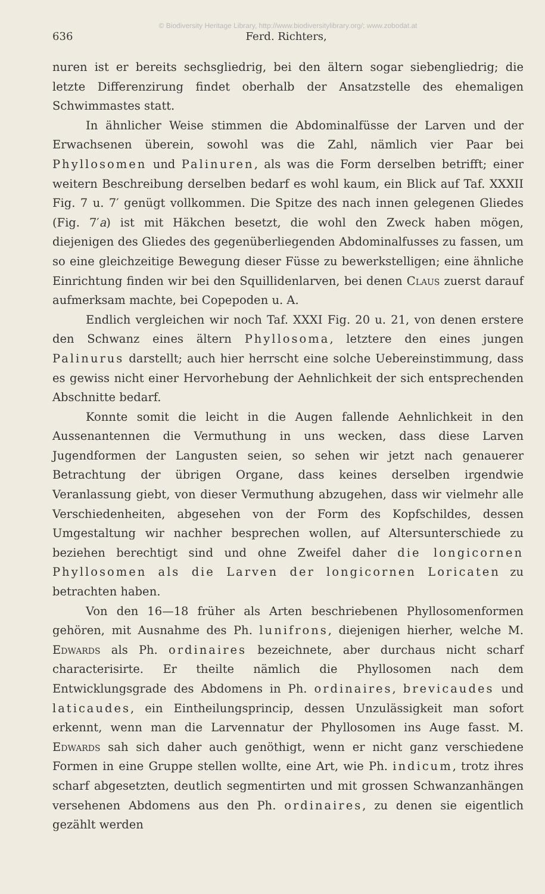© Biodiversity Heritage Library, http://www.biodiversitylibrary.org/; www.zobodat.at
636 Ferd. Richters,
nuren ist er bereits sechsgliedrig, bei den ältern sogar siebengliedrig; die letzte Differenzirung findet oberhalb der Ansatzstelle des ehemaligen Schwimmastes statt.
In ähnlicher Weise stimmen die Abdominalfüsse der Larven und der Erwachsenen überein, sowohl was die Zahl, nämlich vier Paar bei Phyllosomen und Palinuren, als was die Form derselben betrifft; einer weitern Beschreibung derselben bedarf es wohl kaum, ein Blick auf Taf. XXXII Fig. 7 u. 7′ genügt vollkommen. Die Spitze des nach innen gelegenen Gliedes (Fig. 7′a) ist mit Häkchen besetzt, die wohl den Zweck haben mögen, diejenigen des Gliedes des gegenüberliegenden Abdominalfusses zu fassen, um so eine gleichzeitige Bewegung dieser Füsse zu bewerkstelligen; eine ähnliche Einrichtung finden wir bei den Squillidenlarven, bei denen Claus zuerst darauf aufmerksam machte, bei Copepoden u. A.
Endlich vergleichen wir noch Taf. XXXI Fig. 20 u. 21, von denen erstere den Schwanz eines ältern Phyllosoma, letztere den eines jungen Palinurus darstellt; auch hier herrscht eine solche Uebereinstimmung, dass es gewiss nicht einer Hervorhebung der Aehnlichkeit der sich entsprechenden Abschnitte bedarf.
Konnte somit die leicht in die Augen fallende Aehnlichkeit in den Aussenantennen die Vermuthung in uns wecken, dass diese Larven Jugendformen der Langusten seien, so sehen wir jetzt nach genauerer Betrachtung der übrigen Organe, dass keines derselben irgendwie Veranlassung giebt, von dieser Vermuthung abzugehen, dass wir vielmehr alle Verschiedenheiten, abgesehen von der Form des Kopfschildes, dessen Umgestaltung wir nachher besprechen wollen, auf Altersunterschiede zu beziehen berechtigt sind und ohne Zweifel daher die longicornen Phyllosomen als die Larven der longicornen Loricaten zu betrachten haben.
Von den 16—18 früher als Arten beschriebenen Phyllosomenformen gehören, mit Ausnahme des Ph. lunifrons, diejenigen hierher, welche M. Edwards als Ph. ordinaires bezeichnete, aber durchaus nicht scharf characterisirte. Er theilte nämlich die Phyllosomen nach dem Entwicklungsgrade des Abdomens in Ph. ordinaires, brevicaudes und laticaudes, ein Eintheilungsprincip, dessen Unzulässigkeit man sofort erkennt, wenn man die Larvennatur der Phyllosomen ins Auge fasst. M. Edwards sah sich daher auch genöthigt, wenn er nicht ganz verschiedene Formen in eine Gruppe stellen wollte, eine Art, wie Ph. indicum, trotz ihres scharf abgesetzten, deutlich segmentirten und mit grossen Schwanzanhängen versehenen Abdomens aus den Ph. ordinaires, zu denen sie eigentlich gezählt werden